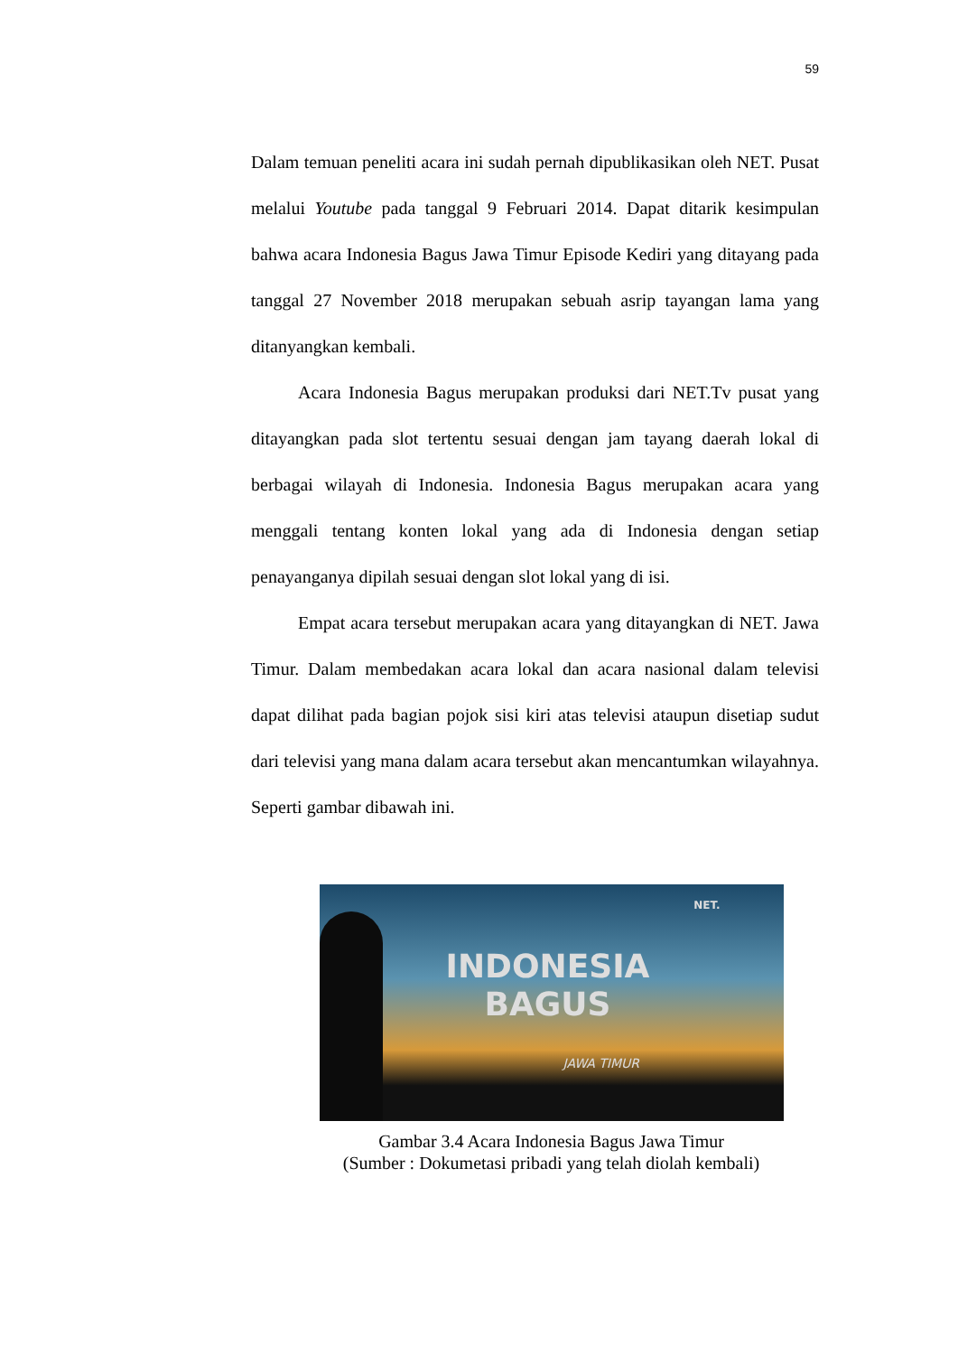59
Dalam temuan peneliti acara ini sudah pernah dipublikasikan oleh NET. Pusat melalui Youtube pada tanggal 9 Februari 2014. Dapat ditarik kesimpulan bahwa acara Indonesia Bagus Jawa Timur Episode Kediri yang ditayang pada tanggal 27 November 2018 merupakan sebuah asrip tayangan lama yang ditanyangkan kembali.
Acara Indonesia Bagus merupakan produksi dari NET.Tv pusat yang ditayangkan pada slot tertentu sesuai dengan jam tayang daerah lokal di berbagai wilayah di Indonesia. Indonesia Bagus merupakan acara yang menggali tentang konten lokal yang ada di Indonesia dengan setiap penayanganya dipilah sesuai dengan slot lokal yang di isi.
Empat acara tersebut merupakan acara yang ditayangkan di NET. Jawa Timur. Dalam membedakan acara lokal dan acara nasional dalam televisi dapat dilihat pada bagian pojok sisi kiri atas televisi ataupun disetiap sudut dari televisi yang mana dalam acara tersebut akan mencantumkan wilayahnya. Seperti gambar dibawah ini.
NET.
INDONESIA
BAGUS
JAWA TIMUR
Gambar 3.4 Acara Indonesia Bagus Jawa Timur
(Sumber : Dokumetasi pribadi yang telah diolah kembali)